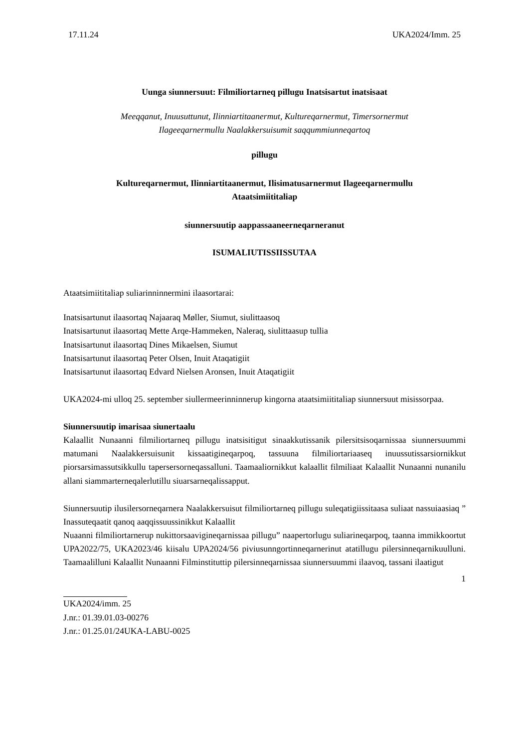17.11.24 UKA2024/Imm. 25
Uunga siunnersuut: Filmiliortarneq pillugu Inatsisartut inatsisaat
Meeqqanut, Inuusuttunut, Ilinniartitaanermut, Kultureqarnermut, Timersornermut
Ilageeqarnermullu Naalakkersuisumit saqqummiunneqartoq
pillugu
Kultureqarnermut, Ilinniartitaanermut, Ilisimatusarnermut Ilageeqarnermullu
Ataatsimiititaliap
siunnersuutip aappassaaneerneqarneranut
ISUMALIUTISSIISSUTAA
Ataatsimiititaliap suliarinninnermini ilaasortarai:
Inatsisartunut ilaasortaq Najaaraq Møller, Siumut, siulittaasoq
Inatsisartunut ilaasortaq Mette Arqe-Hammeken, Naleraq, siulittaasup tullia
Inatsisartunut ilaasortaq Dines Mikaelsen, Siumut
Inatsisartunut ilaasortaq Peter Olsen, Inuit Ataqatigiit
Inatsisartunut ilaasortaq Edvard Nielsen Aronsen, Inuit Ataqatigiit
UKA2024-mi ulloq 25. september siullermeerinninnerup kingorna ataatsimiititaliap siunnersuut misissorpaa.
Siunnersuutip imarisaa siunertaalu
Kalaallit Nunaanni filmiliortarneq pillugu inatsisitigut sinaakkutissanik pilersitsisoqarnissaa siunnersuummi matumani Naalakkersuisunit kissaatigineqarpoq, tassuuna filmiliortariaaseq inuussutissarsiornikkut piorsarsimassutsikkullu tapersersorneqassalluni. Taamaaliornikkut kalaallit filmiliaat Kalaallit Nunaanni nunanilu allani siammarterneqalerlutillu siuarsarneqalissapput.
Siunnersuutip ilusilersorneqarnera Naalakkersuisut filmiliortarneq pillugu suleqatigiissitaasa suliaat nassuiaasiaq ” Inassuteqaatit qanoq aaqqissuussinikkut Kalaallit
Nuaanni filmiliortarnerup nukittorsaavigineqarnissaa pillugu” naapertorlugu suliarineqarpoq, taanna immikkoortut UPA2022/75, UKA2023/46 kiisalu UPA2024/56 piviusunngortinneqarnerinut atatillugu pilersinneqarnikuulluni. Taamaalilluni Kalaallit Nunaanni Filminstituttip pilersinneqarnissaa siunnersuummi ilaavoq, tassani ilaatigut
1
UKA2024/imm. 25
J.nr.: 01.39.01.03-00276
J.nr.: 01.25.01/24UKA-LABU-0025